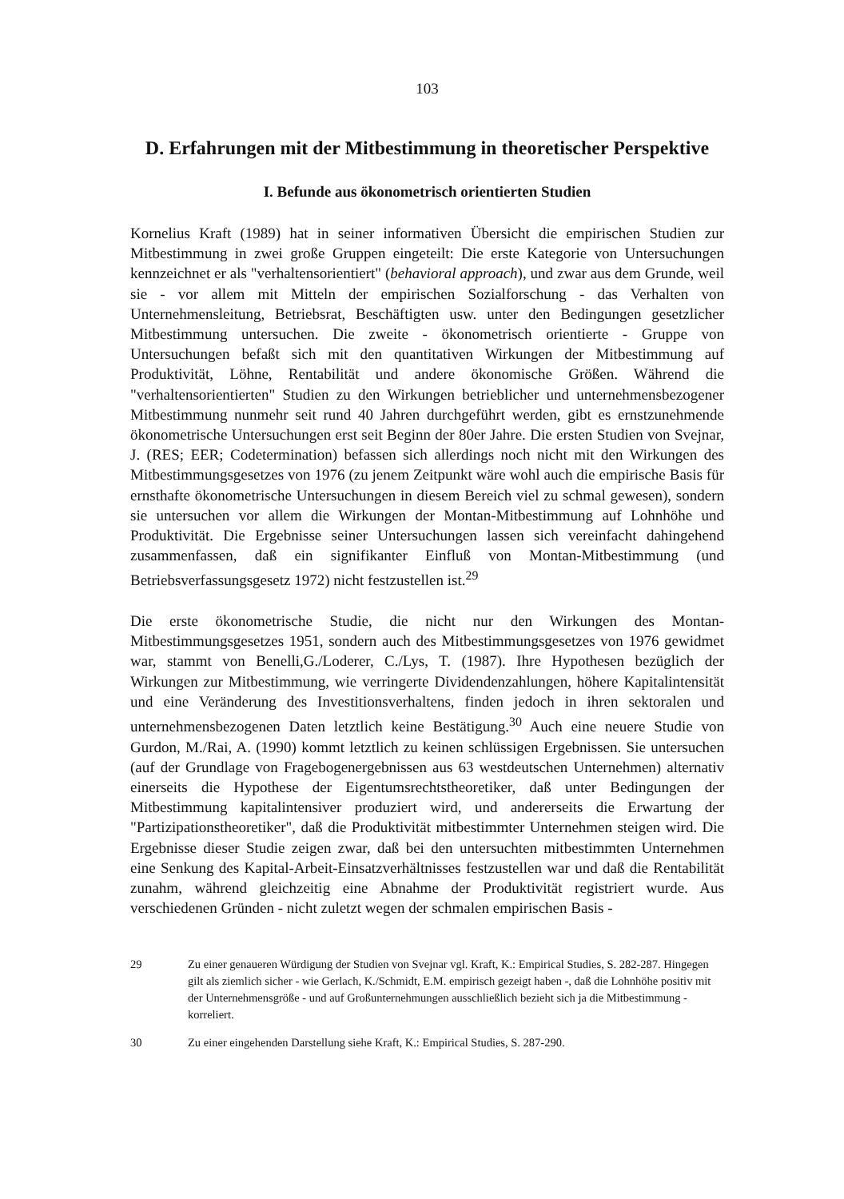103
D. Erfahrungen mit der Mitbestimmung in theoretischer Perspektive
I. Befunde aus ökonometrisch orientierten Studien
Kornelius Kraft (1989) hat in seiner informativen Übersicht die empirischen Studien zur Mitbestimmung in zwei große Gruppen eingeteilt: Die erste Kategorie von Untersuchungen kennzeichnet er als "verhaltensorientiert" (behavioral approach), und zwar aus dem Grunde, weil sie - vor allem mit Mitteln der empirischen Sozialforschung - das Verhalten von Unternehmensleitung, Betriebsrat, Beschäftigten usw. unter den Bedingungen gesetzlicher Mitbestimmung untersuchen. Die zweite - ökonometrisch orientierte - Gruppe von Untersuchungen befaßt sich mit den quantitativen Wirkungen der Mitbestimmung auf Produktivität, Löhne, Rentabilität und andere ökonomische Größen. Während die "verhaltensorientierten" Studien zu den Wirkungen betrieblicher und unternehmensbezogener Mitbestimmung nunmehr seit rund 40 Jahren durchgeführt werden, gibt es ernstzunehmende ökonometrische Untersuchungen erst seit Beginn der 80er Jahre. Die ersten Studien von Svejnar, J. (RES; EER; Codetermination) befassen sich allerdings noch nicht mit den Wirkungen des Mitbestimmungsgesetzes von 1976 (zu jenem Zeitpunkt wäre wohl auch die empirische Basis für ernsthafte ökonometrische Untersuchungen in diesem Bereich viel zu schmal gewesen), sondern sie untersuchen vor allem die Wirkungen der Montan-Mitbestimmung auf Lohnhöhe und Produktivität. Die Ergebnisse seiner Untersuchungen lassen sich vereinfacht dahingehend zusammenfassen, daß ein signifikanter Einfluß von Montan-Mitbestimmung (und Betriebsverfassungsgesetz 1972) nicht festzustellen ist.<sup>29</sup>
Die erste ökonometrische Studie, die nicht nur den Wirkungen des Montan-Mitbestimmungsgesetzes 1951, sondern auch des Mitbestimmungsgesetzes von 1976 gewidmet war, stammt von Benelli,G./Loderer, C./Lys, T. (1987). Ihre Hypothesen bezüglich der Wirkungen zur Mitbestimmung, wie verringerte Dividendenzahlungen, höhere Kapitalintensität und eine Veränderung des Investitionsverhaltens, finden jedoch in ihren sektoralen und unternehmensbezogenen Daten letztlich keine Bestätigung.<sup>30</sup> Auch eine neuere Studie von Gurdon, M./Rai, A. (1990) kommt letztlich zu keinen schlüssigen Ergebnissen. Sie untersuchen (auf der Grundlage von Fragebogenergebnissen aus 63 westdeutschen Unternehmen) alternativ einerseits die Hypothese der Eigentumsrechtstheoretiker, daß unter Bedingungen der Mitbestimmung kapitalintensiver produziert wird, und andererseits die Erwartung der "Partizipationstheoretiker", daß die Produktivität mitbestimmter Unternehmen steigen wird. Die Ergebnisse dieser Studie zeigen zwar, daß bei den untersuchten mitbestimmten Unternehmen eine Senkung des Kapital-Arbeit-Einsatzverhältnisses festzustellen war und daß die Rentabilität zunahm, während gleichzeitig eine Abnahme der Produktivität registriert wurde. Aus verschiedenen Gründen - nicht zuletzt wegen der schmalen empirischen Basis -
29 Zu einer genaueren Würdigung der Studien von Svejnar vgl. Kraft, K.: Empirical Studies, S. 282-287. Hingegen gilt als ziemlich sicher - wie Gerlach, K./Schmidt, E.M. empirisch gezeigt haben -, daß die Lohnhöhe positiv mit der Unternehmensgröße - und auf Großunternehmungen ausschließlich bezieht sich ja die Mitbestimmung - korreliert.
30 Zu einer eingehenden Darstellung siehe Kraft, K.: Empirical Studies, S. 287-290.